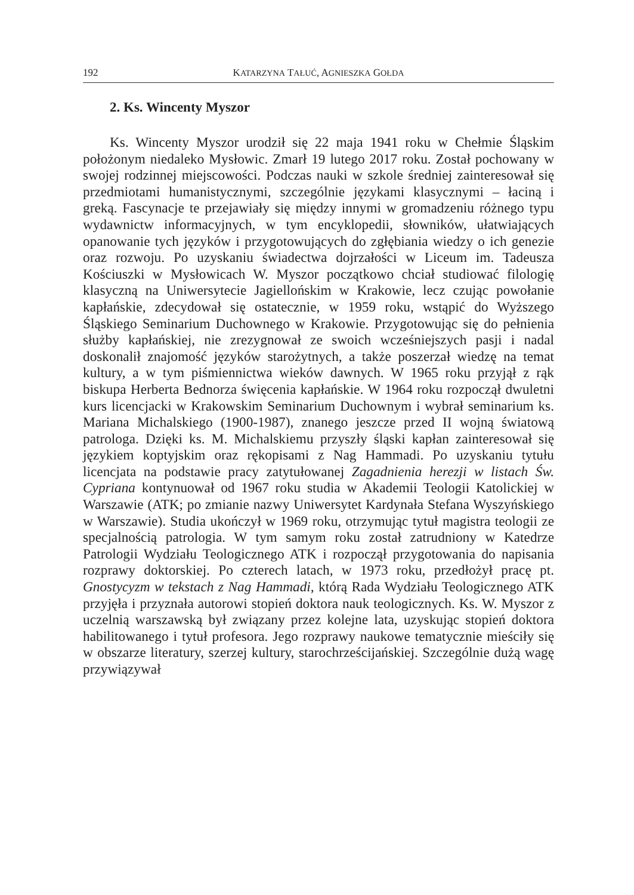192 KATARZYNA TAŁUĆ, AGNIESZKA GOŁDA
2. Ks. Wincenty Myszor
Ks. Wincenty Myszor urodził się 22 maja 1941 roku w Chełmie Śląskim położonym niedaleko Mysłowic. Zmarł 19 lutego 2017 roku. Został pochowany w swojej rodzinnej miejscowości. Podczas nauki w szkole średniej zainteresował się przedmiotami humanistycznymi, szczególnie językami klasycznymi – łaciną i greką. Fascynacje te przejawiały się między innymi w gromadzeniu różnego typu wydawnictw informacyjnych, w tym encyklopedii, słowników, ułatwiających opanowanie tych języków i przygotowujących do zgłębiania wiedzy o ich genezie oraz rozwoju. Po uzyskaniu świadectwa dojrzałości w Liceum im. Tadeusza Kościuszki w Mysłowicach W. Myszor początkowo chciał studiować filologię klasyczną na Uniwersytecie Jagiellońskim w Krakowie, lecz czując powołanie kapłańskie, zdecydował się ostatecznie, w 1959 roku, wstąpić do Wyższego Śląskiego Seminarium Duchownego w Krakowie. Przygotowując się do pełnienia służby kapłańskiej, nie zrezygnował ze swoich wcześniejszych pasji i nadal doskonalił znajomość języków starożytnych, a także poszerzał wiedzę na temat kultury, a w tym piśmiennictwa wieków dawnych. W 1965 roku przyjął z rąk biskupa Herberta Bednorza święcenia kapłańskie. W 1964 roku rozpoczął dwuletni kurs licencjacki w Krakowskim Seminarium Duchownym i wybrał seminarium ks. Mariana Michalskiego (1900-1987), znanego jeszcze przed II wojną światową patrologa. Dzięki ks. M. Michalskiemu przyszły śląski kapłan zainteresował się językiem koptyjskim oraz rękopisami z Nag Hammadi. Po uzyskaniu tytułu licencjata na podstawie pracy zatytułowanej Zagadnienia herezji w listach Św. Cypriana kontynuował od 1967 roku studia w Akademii Teologii Katolickiej w Warszawie (ATK; po zmianie nazwy Uniwersytet Kardynała Stefana Wyszyńskiego w Warszawie). Studia ukończył w 1969 roku, otrzymując tytuł magistra teologii ze specjalnością patrologia. W tym samym roku został zatrudniony w Katedrze Patrologii Wydziału Teologicznego ATK i rozpoczął przygotowania do napisania rozprawy doktorskiej. Po czterech latach, w 1973 roku, przedłożył pracę pt. Gnostycyzm w tekstach z Nag Hammadi, którą Rada Wydziału Teologicznego ATK przyjęła i przyznała autorowi stopień doktora nauk teologicznych. Ks. W. Myszor z uczelnią warszawską był związany przez kolejne lata, uzyskując stopień doktora habilitowanego i tytuł profesora. Jego rozprawy naukowe tematycznie mieściły się w obszarze literatury, szerzej kultury, starochrześcijańskiej. Szczególnie dużą wagę przywiązywał